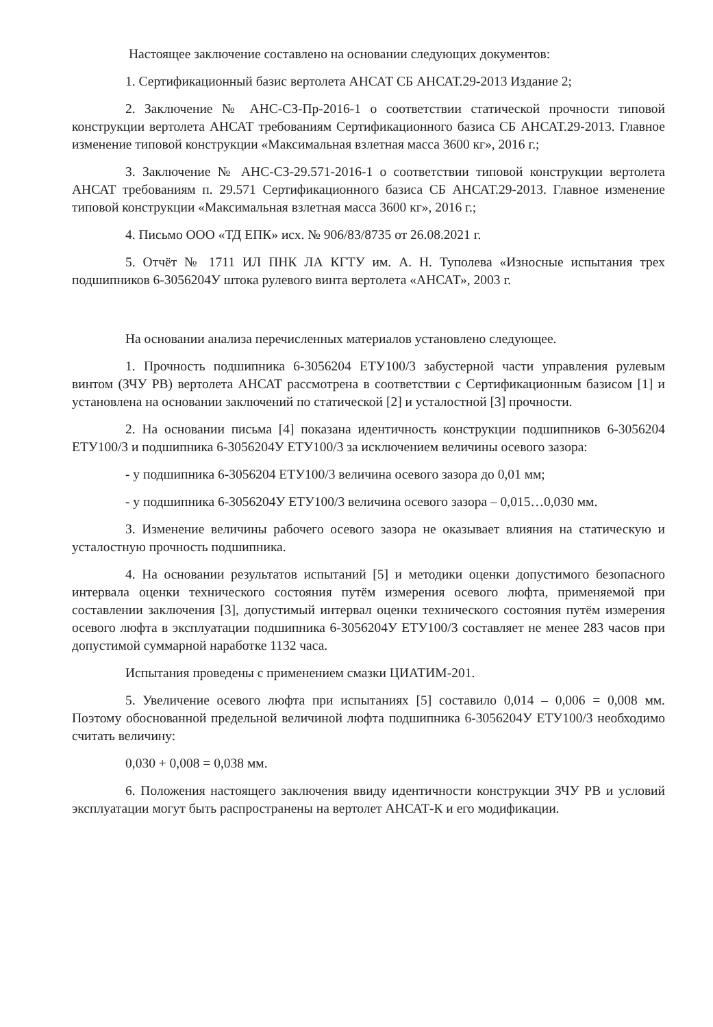Настоящее заключение составлено на основании следующих документов:
1. Сертификационный базис вертолета АНСАТ СБ АНСАТ.29-2013 Издание 2;
2. Заключение № АНС-СЗ-Пр-2016-1 о соответствии статической прочности типовой конструкции вертолета АНСАТ требованиям Сертификационного базиса СБ АНСАТ.29-2013. Главное изменение типовой конструкции «Максимальная взлетная масса 3600 кг», 2016 г.;
3. Заключение № АНС-СЗ-29.571-2016-1 о соответствии типовой конструкции вертолета АНСАТ требованиям п. 29.571 Сертификационного базиса СБ АНСАТ.29-2013. Главное изменение типовой конструкции «Максимальная взлетная масса 3600 кг», 2016 г.;
4. Письмо ООО «ТД ЕПК» исх. № 906/83/8735 от 26.08.2021 г.
5. Отчёт № 1711 ИЛ ПНК ЛА КГТУ им. А. Н. Туполева «Износные испытания трех подшипников 6-3056204У штока рулевого винта вертолета «АНСАТ», 2003 г.
На основании анализа перечисленных материалов установлено следующее.
1. Прочность подшипника 6-3056204 ЕТУ100/3 забустерной части управления рулевым винтом (ЗЧУ РВ) вертолета АНСАТ рассмотрена в соответствии с Сертификационным базисом [1] и установлена на основании заключений по статической [2] и усталостной [3] прочности.
2. На основании письма [4] показана идентичность конструкции подшипников 6-3056204 ЕТУ100/3 и подшипника 6-3056204У ЕТУ100/3 за исключением величины осевого зазора:
- у подшипника 6-3056204 ЕТУ100/3 величина осевого зазора до 0,01 мм;
- у подшипника 6-3056204У ЕТУ100/3 величина осевого зазора – 0,015…0,030 мм.
3. Изменение величины рабочего осевого зазора не оказывает влияния на статическую и усталостную прочность подшипника.
4. На основании результатов испытаний [5] и методики оценки допустимого безопасного интервала оценки технического состояния путём измерения осевого люфта, применяемой при составлении заключения [3], допустимый интервал оценки технического состояния путём измерения осевого люфта в эксплуатации подшипника 6-3056204У ЕТУ100/3 составляет не менее 283 часов при допустимой суммарной наработке 1132 часа.
Испытания проведены с применением смазки ЦИАТИМ-201.
5. Увеличение осевого люфта при испытаниях [5] составило 0,014 – 0,006 = 0,008 мм. Поэтому обоснованной предельной величиной люфта подшипника 6-3056204У ЕТУ100/3 необходимо считать величину:
0,030 + 0,008 = 0,038 мм.
6. Положения настоящего заключения ввиду идентичности конструкции ЗЧУ РВ и условий эксплуатации могут быть распространены на вертолет АНСАТ-К и его модификации.